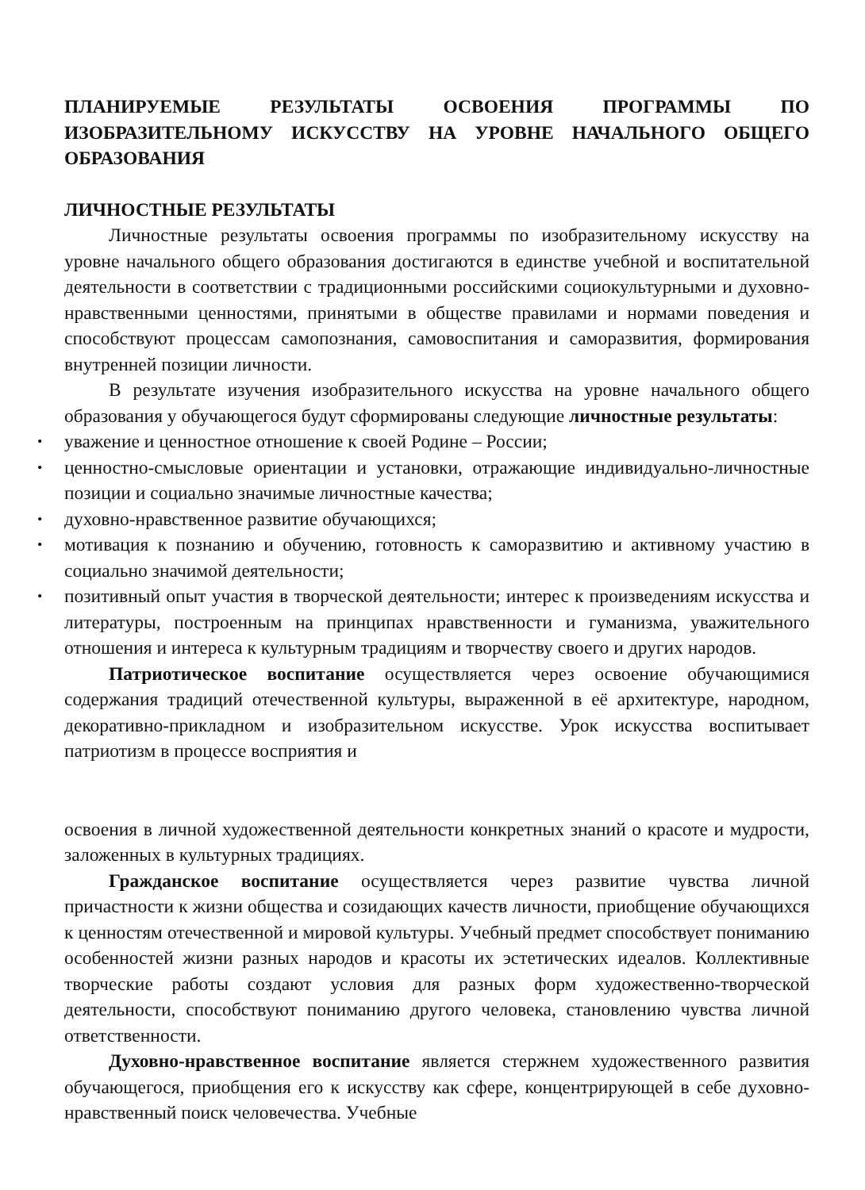ПЛАНИРУЕМЫЕ РЕЗУЛЬТАТЫ ОСВОЕНИЯ ПРОГРАММЫ ПО ИЗОБРАЗИТЕЛЬНОМУ ИСКУССТВУ НА УРОВНЕ НАЧАЛЬНОГО ОБЩЕГО ОБРАЗОВАНИЯ
ЛИЧНОСТНЫЕ РЕЗУЛЬТАТЫ
Личностные результаты освоения программы по изобразительному искусству на уровне начального общего образования достигаются в единстве учебной и воспитательной деятельности в соответствии с традиционными российскими социокультурными и духовно-нравственными ценностями, принятыми в обществе правилами и нормами поведения и способствуют процессам самопознания, самовоспитания и саморазвития, формирования внутренней позиции личности.
В результате изучения изобразительного искусства на уровне начального общего образования у обучающегося будут сформированы следующие личностные результаты:
уважение и ценностное отношение к своей Родине – России;
ценностно-смысловые ориентации и установки, отражающие индивидуально-личностные позиции и социально значимые личностные качества;
духовно-нравственное развитие обучающихся;
мотивация к познанию и обучению, готовность к саморазвитию и активному участию в социально значимой деятельности;
позитивный опыт участия в творческой деятельности; интерес к произведениям искусства и литературы, построенным на принципах нравственности и гуманизма, уважительного отношения и интереса к культурным традициям и творчеству своего и других народов.
Патриотическое воспитание осуществляется через освоение обучающимися содержания традиций отечественной культуры, выраженной в её архитектуре, народном, декоративно-прикладном и изобразительном искусстве. Урок искусства воспитывает патриотизм в процессе восприятия и
освоения в личной художественной деятельности конкретных знаний о красоте и мудрости, заложенных в культурных традициях.
Гражданское воспитание осуществляется через развитие чувства личной причастности к жизни общества и созидающих качеств личности, приобщение обучающихся к ценностям отечественной и мировой культуры. Учебный предмет способствует пониманию особенностей жизни разных народов и красоты их эстетических идеалов. Коллективные творческие работы создают условия для разных форм художественно-творческой деятельности, способствуют пониманию другого человека, становлению чувства личной ответственности.
Духовно-нравственное воспитание является стержнем художественного развития обучающегося, приобщения его к искусству как сфере, концентрирующей в себе духовно-нравственный поиск человечества. Учебные